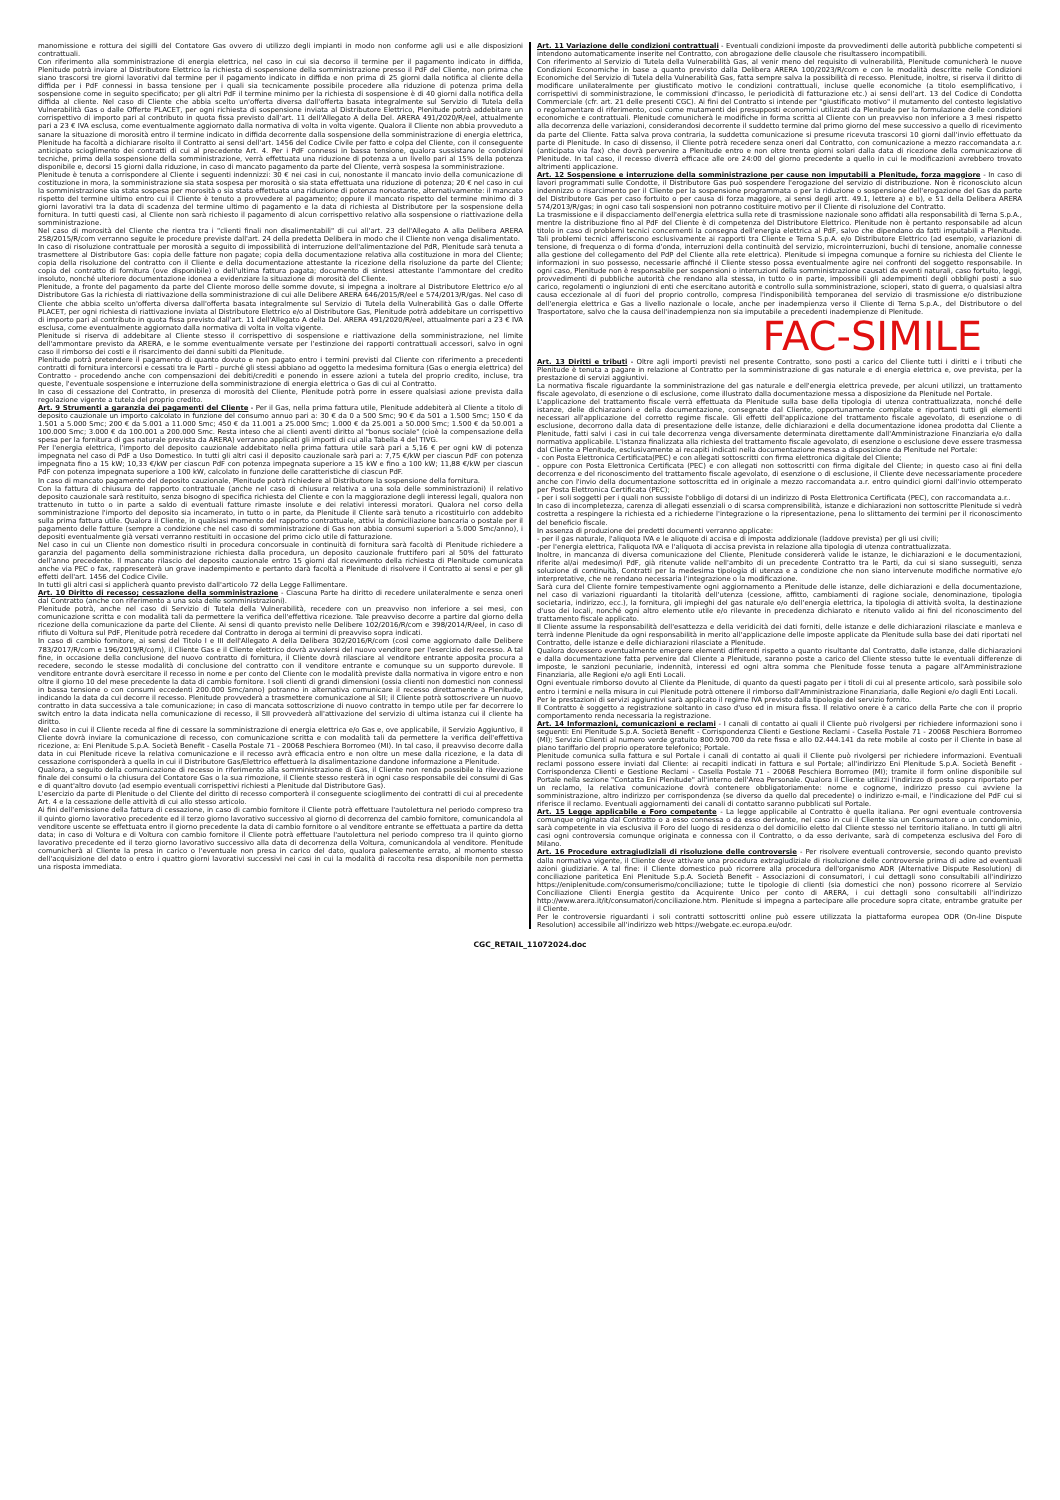manomissione e rottura dei sigilli del Contatore Gas ovvero di utilizzo degli impianti in modo non conforme agli usi e alle disposizioni contrattuali.
Con riferimento alla somministrazione di energia elettrica, nel caso in cui sia decorso il termine per il pagamento indicato in diffida, Plenitude potrà inviare al Distributore Elettrico la richiesta di sospensione della somministrazione presso il PdF del Cliente, non prima che siano trascorsi tre giorni lavorativi dal termine per il pagamento indicato in diffida e non prima di 25 giorni dalla notifica al cliente della diffida per i PdF connessi in bassa tensione per i quali sia tecnicamente possibile procedere alla riduzione di potenza prima della sospensione come in seguito specificato; per gli altri PdF il termine minimo per la richiesta di sospensione è di 40 giorni dalla notifica della diffida al cliente. Nel caso di Cliente che abbia scelto un'offerta diversa dall'offerta basata integralmente sul Servizio di Tutela della Vulnerabilità Gas o dalle Offerte PLACET, per ogni richiesta di sospensione inviata al Distributore Elettrico, Plenitude potrà addebitare un corrispettivo di importo pari al contributo in quota fissa previsto dall'art. 11 dell'Allegato A della Del. ARERA 491/2020/R/eel, attualmente pari a 23 € IVA esclusa, come eventualmente aggiornato dalla normativa di volta in volta vigente. Qualora il Cliente non abbia provveduto a sanare la situazione di morosità entro il termine indicato in diffida decorrente dalla sospensione della somministrazione di energia elettrica, Plenitude ha facoltà a dichiarare risolto il Contratto ai sensi dell'art. 1456 del Codice Civile per fatto e colpa del Cliente, con il conseguente anticipato scioglimento dei contratti di cui al precedente Art. 4. Per i PdF connessi in bassa tensione, qualora sussistano le condizioni tecniche, prima della sospensione della somministrazione, verrà effettuata una riduzione di potenza a un livello pari al 15% della potenza disponibile e, decorsi 15 giorni dalla riduzione, in caso di mancato pagamento da parte del Cliente, verrà sospesa la somministrazione.
Plenitude è tenuta a corrispondere al Cliente i seguenti indennizzi: 30 € nei casi in cui, nonostante il mancato invio della comunicazione di costituzione in mora, la somministrazione sia stata sospesa per morosità o sia stata effettuata una riduzione di potenza; 20 € nel caso in cui la somministrazione sia stata sospesa per morosità o sia stata effettuata una riduzione di potenza nonostante, alternativamente: il mancato rispetto del termine ultimo entro cui il Cliente è tenuto a provvedere al pagamento; oppure il mancato rispetto del termine minimo di 3 giorni lavorativi tra la data di scadenza del termine ultimo di pagamento e la data di richiesta al Distributore per la sospensione della fornitura. In tutti questi casi, al Cliente non sarà richiesto il pagamento di alcun corrispettivo relativo alla sospensione o riattivazione della somministrazione.
Nel caso di morosità del Cliente che rientra tra i "clienti finali non disalimentabili" di cui all'art. 23 dell'Allegato A alla Delibera ARERA 258/2015/R/com verranno seguite le procedure previste dall'art. 24 della predetta Delibera in modo che il Cliente non venga disalimentato.
In caso di risoluzione contrattuale per morosità a seguito di impossibilità di interruzione dell'alimentazione del PdR, Plenitude sarà tenuta a trasmettere al Distributore Gas: copia delle fatture non pagate; copia della documentazione relativa alla costituzione in mora del Cliente; copia della risoluzione del contratto con il Cliente e della documentazione attestante la ricezione della risoluzione da parte del Cliente; copia del contratto di fornitura (ove disponibile) o dell'ultima fattura pagata; documento di sintesi attestante l'ammontare del credito insoluto, nonché ulteriore documentazione idonea a evidenziare la situazione di morosità del Cliente.
Plenitude, a fronte del pagamento da parte del Cliente moroso delle somme dovute, si impegna a inoltrare al Distributore Elettrico e/o al Distributore Gas la richiesta di riattivazione della somministrazione di cui alle Delibere ARERA 646/2015/R/eel e 574/2013/R/gas. Nel caso di Cliente che abbia scelto un'offerta diversa dall'offerta basata integralmente sul Servizio di Tutela della Vulnerabilità Gas o dalle Offerte PLACET, per ogni richiesta di riattivazione inviata al Distributore Elettrico e/o al Distributore Gas, Plenitude potrà addebitare un corrispettivo di importo pari al contributo in quota fissa previsto dall'art. 11 dell'Allegato A della Del. ARERA 491/2020/R/eel, attualmente pari a 23 € IVA esclusa, come eventualmente aggiornato dalla normativa di volta in volta vigente.
Plenitude si riserva di addebitare al Cliente stesso il corrispettivo di sospensione e riattivazione della somministrazione, nel limite dell'ammontare previsto da ARERA, e le somme eventualmente versate per l'estinzione dei rapporti contrattuali accessori, salvo in ogni caso il rimborso dei costi e il risarcimento dei danni subiti da Plenitude.
Plenitude potrà pretendere il pagamento di quanto dovuto e non pagato entro i termini previsti dal Cliente con riferimento a precedenti contratti di fornitura intercorsi e cessati tra le Parti - purché gli stessi abbiano ad oggetto la medesima fornitura (Gas o energia elettrica) del Contratto - procedendo anche con compensazioni dei debiti/crediti e ponendo in essere azioni a tutela del proprio credito, incluse, tra queste, l'eventuale sospensione e interruzione della somministrazione di energia elettrica o Gas di cui al Contratto.
In caso di cessazione del Contratto, in presenza di morosità del Cliente, Plenitude potrà porre in essere qualsiasi azione prevista dalla regolazione vigente a tutela del proprio credito.
Art. 9 Strumenti a garanzia dei pagamenti del Cliente - Per il Gas, nella prima fattura utile, Plenitude addebiterà al Cliente a titolo di deposito cauzionale un importo calcolato in funzione del consumo annuo pari a: 30 € da 0 a 500 Smc; 90 € da 501 a 1.500 Smc; 150 € da 1.501 a 5.000 Smc; 200 € da 5.001 a 11.000 Smc; 450 € da 11.001 a 25.000 Smc; 1.000 € da 25.001 a 50.000 Smc; 1.500 € da 50.001 a 100.000 Smc; 3.000 € da 100.001 a 200.000 Smc. Resta inteso che ai clienti aventi diritto al "bonus sociale" (cioè la compensazione della spesa per la fornitura di gas naturale prevista da ARERA) verranno applicati gli importi di cui alla Tabella 4 del TIVG.
Per l'energia elettrica, l'importo del deposito cauzionale addebitato nella prima fattura utile sarà pari a 5,16 € per ogni kW di potenza impegnata nel caso di PdF a Uso Domestico. In tutti gli altri casi il deposito cauzionale sarà pari a: 7,75 €/kW per ciascun PdF con potenza impegnata fino a 15 kW; 10,33 €/kW per ciascun PdF con potenza impegnata superiore a 15 kW e fino a 100 kW; 11,88 €/kW per ciascun PdF con potenza impegnata superiore a 100 kW, calcolato in funzione delle caratteristiche di ciascun PdF.
In caso di mancato pagamento del deposito cauzionale, Plenitude potrà richiedere al Distributore la sospensione della fornitura.
Con la fattura di chiusura del rapporto contrattuale (anche nel caso di chiusura relativa a una sola delle somministrazioni) il relativo deposito cauzionale sarà restituito, senza bisogno di specifica richiesta del Cliente e con la maggiorazione degli interessi legali, qualora non trattenuto in tutto o in parte a saldo di eventuali fatture rimaste insolute e dei relativi interessi moratori. Qualora nel corso della somministrazione l'importo del deposito sia incamerato, in tutto o in parte, da Plenitude il Cliente sarà tenuto a ricostituirlo con addebito sulla prima fattura utile. Qualora il Cliente, in qualsiasi momento del rapporto contrattuale, attivi la domiciliazione bancaria o postale per il pagamento delle fatture (sempre a condizione che nel caso di somministrazione di Gas non abbia consumi superiori a 5.000 Smc/anno), i depositi eventualmente già versati verranno restituiti in occasione del primo ciclo utile di fatturazione.
Nel caso in cui un Cliente non domestico risulti in procedura concorsuale in continuità di fornitura sarà facoltà di Plenitude richiedere a garanzia del pagamento della somministrazione richiesta dalla procedura, un deposito cauzionale fruttifero pari al 50% del fatturato dell'anno precedente. Il mancato rilascio del deposito cauzionale entro 15 giorni dal ricevimento della richiesta di Plenitude comunicata anche via PEC o fax, rappresenterà un grave inadempimento e pertanto darà facoltà a Plenitude di risolvere il Contratto ai sensi e per gli effetti dell'art. 1456 del Codice Civile.
In tutti gli altri casi si applicherà quanto previsto dall'articolo 72 della Legge Fallimentare.
Art. 10 Diritto di recesso; cessazione della somministrazione - Ciascuna Parte ha diritto di recedere unilateralmente e senza oneri dal Contratto (anche con riferimento a una sola delle somministrazioni).
Plenitude potrà, anche nel caso di Servizio di Tutela della Vulnerabilità, recedere con un preavviso non inferiore a sei mesi, con comunicazione scritta e con modalità tali da permettere la verifica dell'effettiva ricezione. Tale preavviso decorre a partire dal giorno della ricezione della comunicazione da parte del Cliente. Ai sensi di quanto previsto nelle Delibere 102/2016/R/com e 398/2014/R/eel, in caso di rifiuto di Voltura sul PdF, Plenitude potrà recedere dal Contratto in deroga ai termini di preavviso sopra indicati.
In caso di cambio fornitore, ai sensi del Titolo I e III dell'Allegato A della Delibera 302/2016/R/com (così come aggiornato dalle Delibere 783/2017/R/com e 196/2019/R/com), il Cliente Gas e il Cliente elettrico dovrà avvalersi del nuovo venditore per l'esercizio del recesso. A tal fine, in occasione della conclusione del nuovo contratto di fornitura, il Cliente dovrà rilasciare al venditore entrante apposita procura a recedere, secondo le stesse modalità di conclusione del contratto con il venditore entrante e comunque su un supporto durevole. Il venditore entrante dovrà esercitare il recesso in nome e per conto del Cliente con le modalità previste dalla normativa in vigore entro e non oltre il giorno 10 del mese precedente la data di cambio fornitore. I soli clienti di grandi dimensioni (ossia clienti non domestici non connessi in bassa tensione o con consumi eccedenti 200.000 Smc/anno) potranno in alternativa comunicare il recesso direttamente a Plenitude, indicando la data da cui decorre il recesso. Plenitude provvederà a trasmettere comunicazione al SII; il Cliente potrà sottoscrivere un nuovo contratto in data successiva a tale comunicazione; in caso di mancata sottoscrizione di nuovo contratto in tempo utile per far decorrere lo switch entro la data indicata nella comunicazione di recesso, il SII provvederà all'attivazione del servizio di ultima istanza cui il cliente ha diritto.
Nel caso in cui il Cliente receda al fine di cessare la somministrazione di energia elettrica e/o Gas e, ove applicabile, il Servizio Aggiuntivo, il Cliente dovrà inviare la comunicazione di recesso, con comunicazione scritta e con modalità tali da permettere la verifica dell'effettiva ricezione, a: Eni Plenitude S.p.A. Società Benefit - Casella Postale 71 - 20068 Peschiera Borromeo (MI). In tal caso, il preavviso decorre dalla data in cui Plenitude riceve la relativa comunicazione e il recesso avrà efficacia entro e non oltre un mese dalla ricezione, e la data di cessazione corrisponderà a quella in cui il Distributore Gas/Elettrico effettuerà la disalimentazione dandone informazione a Plenitude.
Qualora, a seguito della comunicazione di recesso in riferimento alla somministrazione di Gas, il Cliente non renda possibile la rilevazione finale dei consumi o la chiusura del Contatore Gas o la sua rimozione, il Cliente stesso resterà in ogni caso responsabile dei consumi di Gas e di quant'altro dovuto (ad esempio eventuali corrispettivi richiesti a Plenitude dal Distributore Gas).
L'esercizio da parte di Plenitude o del Cliente del diritto di recesso comporterà il conseguente scioglimento dei contratti di cui al precedente Art. 4 e la cessazione delle attività di cui allo stesso articolo.
Ai fini dell'emissione della fattura di cessazione, in caso di cambio fornitore il Cliente potrà effettuare l'autolettura nel periodo compreso tra il quinto giorno lavorativo precedente ed il terzo giorno lavorativo successivo al giorno di decorrenza del cambio fornitore, comunicandola al venditore uscente se effettuata entro il giorno precedente la data di cambio fornitore o al venditore entrante se effettuata a partire da detta data; in caso di Voltura e di Voltura con cambio fornitore il Cliente potrà effettuare l'autolettura nel periodo compreso tra il quinto giorno lavorativo precedente ed il terzo giorno lavorativo successivo alla data di decorrenza della Voltura, comunicandola al venditore. Plenitude comunicherà al Cliente la presa in carico o l'eventuale non presa in carico del dato, qualora palesemente errato, al momento stesso dell'acquisizione del dato o entro i quattro giorni lavorativi successivi nei casi in cui la modalità di raccolta resa disponibile non permetta una risposta immediata.
Art. 11 Variazione delle condizioni contrattuali - Eventuali condizioni imposte da provvedimenti delle autorità pubbliche competenti si intendono automaticamente inserite nel Contratto, con abrogazione delle clausole che risultassero incompatibili.
Con riferimento al Servizio di Tutela della Vulnerabilità Gas, al venir meno del requisito di vulnerabilità, Plenitude comunicherà le nuove Condizioni Economiche in base a quanto previsto dalla Delibera ARERA 100/2023/R/com e con le modalità descritte nelle Condizioni Economiche del Servizio di Tutela della Vulnerabilità Gas, fatta sempre salva la possibilità di recesso. Plenitude, inoltre, si riserva il diritto di modificare unilateralmente per giustificato motivo le condizioni contrattuali, incluse quelle economiche (a titolo esemplificativo, i corrispettivi di somministrazione, le commissioni d'incasso, le periodicità di fatturazione etc.) ai sensi dell'art. 13 del Codice di Condotta Commerciale (cfr. art. 21 delle presenti CGC). Ai fini del Contratto si intende per "giustificato motivo" il mutamento del contesto legislativo o regolamentare di riferimento, così come mutamenti dei presupposti economici utilizzati da Plenitude per la formulazione delle condizioni economiche e contrattuali. Plenitude comunicherà le modifiche in forma scritta al Cliente con un preavviso non inferiore a 3 mesi rispetto alla decorrenza delle variazioni, considerandosi decorrente il suddetto termine dal primo giorno del mese successivo a quello di ricevimento da parte del Cliente. Fatta salva prova contraria, la suddetta comunicazione si presume ricevuta trascorsi 10 giorni dall'invio effettuato da parte di Plenitude. In caso di dissenso, il Cliente potrà recedere senza oneri dal Contratto, con comunicazione a mezzo raccomandata a.r. (anticipata via fax) che dovrà pervenire a Plenitude entro e non oltre trenta giorni solari dalla data di ricezione della comunicazione di Plenitude. In tal caso, il recesso diverrà efficace alle ore 24:00 del giorno precedente a quello in cui le modificazioni avrebbero trovato altrimenti applicazione.
Art. 12 Sospensione e interruzione della somministrazione per cause non imputabili a Plenitude, forza maggiore - In caso di lavori programmati sulle Condotte, il Distributore Gas può sospendere l'erogazione del servizio di distribuzione. Non è riconosciuto alcun indennizzo o risarcimento per il Cliente per la sospensione programmata o per la riduzione o sospensione dell'erogazione del Gas da parte del Distributore Gas per caso fortuito o per causa di forza maggiore, ai sensi degli artt. 49.1, lettere a) e b), e 51 della Delibera ARERA 574/2013/R/gas; in ogni caso tali sospensioni non potranno costituire motivo per il Cliente di risoluzione del Contratto.
La trasmissione e il dispacciamento dell'energia elettrica sulla rete di trasmissione nazionale sono affidati alla responsabilità di Terna S.p.A., mentre la distribuzione fino al PdF del Cliente è di competenza del Distributore Elettrico. Plenitude non è pertanto responsabile ad alcun titolo in caso di problemi tecnici concernenti la consegna dell'energia elettrica al PdF, salvo che dipendano da fatti imputabili a Plenitude. Tali problemi tecnici afferiscono esclusivamente ai rapporti tra Cliente e Terna S.p.A. e/o Distributore Elettrico (ad esempio, variazioni di tensione, di frequenza o di forma d'onda, interruzioni della continuità del servizio, microinterruzioni, buchi di tensione, anomalie connesse alla gestione del collegamento del PdP del Cliente alla rete elettrica). Plenitude si impegna comunque a fornire su richiesta del Cliente le informazioni in suo possesso, necessarie affinché il Cliente stesso possa eventualmente agire nei confronti del soggetto responsabile. In ogni caso, Plenitude non è responsabile per sospensioni o interruzioni della somministrazione causati da eventi naturali, caso fortuito, leggi, provvedimenti di pubbliche autorità che rendano alla stessa, in tutto o in parte, impossibili gli adempimenti degli obblighi posti a suo carico, regolamenti o ingiunzioni di enti che esercitano autorità e controllo sulla somministrazione, scioperi, stato di guerra, o qualsiasi altra causa eccezionale al di fuori del proprio controllo, compresa l'indisponibilità temporanea del servizio di trasmissione e/o distribuzione dell'energia elettrica e Gas a livello nazionale o locale, anche per inadempienza verso il Cliente di Terna S.p.A., del Distributore o del Trasportatore, salvo che la causa dell'inadempienza non sia imputabile a precedenti inadempienze di Plenitude.
FAC-SIMILE
Art. 13 Diritti e tributi - Oltre agli importi previsti nel presente Contratto, sono posti a carico del Cliente tutti i diritti e i tributi che Plenitude è tenuta a pagare in relazione al Contratto per la somministrazione di gas naturale e di energia elettrica e, ove prevista, per la prestazione di servizi aggiuntivi.
La normativa fiscale riguardante la somministrazione del gas naturale e dell'energia elettrica prevede, per alcuni utilizzi, un trattamento fiscale agevolato, di esenzione o di esclusione, come illustrato dalla documentazione messa a disposizione da Plenitude nel Portale.
L'applicazione del trattamento fiscale verrà effettuata da Plenitude sulla base della tipologia di utenza contrattualizzata, nonché delle istanze, delle dichiarazioni e della documentazione, consegnate dal Cliente, opportunamente compilate e riportanti tutti gli elementi necessari all'applicazione del corretto regime fiscale. Gli effetti dell'applicazione del trattamento fiscale agevolato, di esenzione o di esclusione, decorrono dalla data di presentazione delle istanze, delle dichiarazioni e della documentazione idonea prodotta dal Cliente a Plenitude, fatti salvi i casi in cui tale decorrenza venga diversamente determinata direttamente dall'Amministrazione Finanziaria e/o dalla normativa applicabile. L'istanza finalizzata alla richiesta del trattamento fiscale agevolato, di esenzione o esclusione deve essere trasmessa dal Cliente a Plenitude, esclusivamente ai recapiti indicati nella documentazione messa a disposizione da Plenitude nel Portale:
- con Posta Elettronica Certificata(PEC) e con allegati sottoscritti con firma elettronica digitale del Cliente;
- oppure con Posta Elettronica Certificata (PEC) e con allegati non sottoscritti con firma digitale del Cliente; in questo caso ai fini della decorrenza e del riconoscimento del trattamento fiscale agevolato, di esenzione o di esclusione, il Cliente deve necessariamente procedere anche con l'invio della documentazione sottoscritta ed in originale a mezzo raccomandata a.r. entro quindici giorni dall'invio ottemperato per Posta Elettronica Certificata (PEC);
- per i soli soggetti per i quali non sussiste l'obbligo di dotarsi di un indirizzo di Posta Elettronica Certificata (PEC), con raccomandata a.r..
In caso di incompletezza, carenza di allegati essenziali o di scarsa comprensibilità, istanze e dichiarazioni non sottoscritte Plenitude si vedrà costretta a respingere la richiesta ed a richiederne l'integrazione o la ripresentazione, pena lo slittamento dei termini per il riconoscimento del beneficio fiscale.
In assenza di produzione dei predetti documenti verranno applicate:
- per il gas naturale, l'aliquota IVA e le aliquote di accisa e di imposta addizionale (laddove prevista) per gli usi civili;
-per l'energia elettrica, l'aliquota IVA e l'aliquota di accisa prevista in relazione alla tipologia di utenza contrattualizzata.
Inoltre, in mancanza di diversa comunicazione del Cliente, Plenitude considererà valide le istanze, le dichiarazioni e le documentazioni, riferite al/ai medesimo/i PdF, già ritenute valide nell'ambito di un precedente Contratto tra le Parti, da cui si siano susseguiti, senza soluzione di continuità, Contratti per la medesima tipologia di utenza e a condizione che non siano intervenute modifiche normative e/o interpretative, che ne rendano necessaria l'integrazione o la modificazione.
Sarà cura del Cliente fornire tempestivamente ogni aggiornamento a Plenitude delle istanze, delle dichiarazioni e della documentazione, nel caso di variazioni riguardanti la titolarità dell'utenza (cessione, affitto, cambiamenti di ragione sociale, denominazione, tipologia societaria, indirizzo, ecc.), la fornitura, gli impieghi del gas naturale e/o dell'energia elettrica, la tipologia di attività svolta, la destinazione d'uso dei locali, nonché ogni altro elemento utile e/o rilevante in precedenza dichiarato e ritenuto valido ai fini del riconoscimento del trattamento fiscale applicato.
Il Cliente assume la responsabilità dell'esattezza e della veridicità dei dati forniti, delle istanze e delle dichiarazioni rilasciate e manleva e terrà indenne Plenitude da ogni responsabilità in merito all'applicazione delle imposte applicate da Plenitude sulla base dei dati riportati nel Contratto, delle istanze e delle dichiarazioni rilasciate a Plenitude.
Qualora dovessero eventualmente emergere elementi differenti rispetto a quanto risultante dal Contratto, dalle istanze, dalle dichiarazioni e dalla documentazione fatta pervenire dal Cliente a Plenitude, saranno poste a carico del Cliente stesso tutte le eventuali differenze di imposte, le sanzioni pecuniarie, indennità, interessi ed ogni altra somma che Plenitude fosse tenuta a pagare all'Amministrazione Finanziaria, alle Regioni e/o agli Enti Locali.
Ogni eventuale rimborso dovuto al Cliente da Plenitude, di quanto da questi pagato per i titoli di cui al presente articolo, sarà possibile solo entro i termini e nella misura in cui Plenitude potrà ottenere il rimborso dall'Amministrazione Finanziaria, dalle Regioni e/o dagli Enti Locali.
Per le prestazioni di servizi aggiuntivi sarà applicato il regime IVA previsto dalla tipologia del servizio fornito.
Il Contratto è soggetto a registrazione soltanto in caso d'uso ed in misura fissa. Il relativo onere è a carico della Parte che con il proprio comportamento renda necessaria la registrazione.
Art. 14 Informazioni, comunicazioni e reclami - I canali di contatto ai quali il Cliente può rivolgersi per richiedere informazioni sono i seguenti: Eni Plenitude S.p.A. Società Benefit - Corrispondenza Clienti e Gestione Reclami - Casella Postale 71 - 20068 Peschiera Borromeo (MI); Servizio Clienti al numero verde gratuito 800.900.700 da rete fissa e allo 02.444.141 da rete mobile al costo per il Cliente in base al piano tariffario del proprio operatore telefonico; Portale.
Plenitude comunica sulla fattura e sul Portale i canali di contatto ai quali il Cliente può rivolgersi per richiedere informazioni. Eventuali reclami possono essere inviati dal Cliente: ai recapiti indicati in fattura e sul Portale; all'indirizzo Eni Plenitude S.p.A. Società Benefit - Corrispondenza Clienti e Gestione Reclami - Casella Postale 71 - 20068 Peschiera Borromeo (MI); tramite il form online disponibile sul Portale nella sezione "Contatta Eni Plenitude" all'interno dell'Area Personale. Qualora il Cliente utilizzi l'indirizzo di posta sopra riportato per un reclamo, la relativa comunicazione dovrà contenere obbligatoriamente: nome e cognome, indirizzo presso cui avviene la somministrazione, altro indirizzo per corrispondenza (se diverso da quello dal precedente) o indirizzo e-mail, e l'indicazione del PdF cui si riferisce il reclamo. Eventuali aggiornamenti dei canali di contatto saranno pubblicati sul Portale.
Art. 15 Legge applicabile e Foro competente - La legge applicabile al Contratto è quella italiana. Per ogni eventuale controversia comunque originata dal Contratto o a esso connessa o da esso derivante, nel caso in cui il Cliente sia un Consumatore o un condominio, sarà competente in via esclusiva il Foro del luogo di residenza o del domicilio eletto dal Cliente stesso nel territorio italiano. In tutti gli altri casi ogni controversia comunque originata e connessa con il Contratto, o da esso derivante, sarà di competenza esclusiva del Foro di Milano.
Art. 16 Procedure extragiudiziali di risoluzione delle controversie - Per risolvere eventuali controversie, secondo quanto previsto dalla normativa vigente, il Cliente deve attivare una procedura extragiudiziale di risoluzione delle controversie prima di adire ad eventuali azioni giudiziarie. A tal fine: il Cliente domestico può ricorrere alla procedura dell'organismo ADR (Alternative Dispute Resolution) di conciliazione paritetica Eni Plenitude S.p.A. Società Benefit - Associazioni di consumatori, i cui dettagli sono consultabili all'indirizzo https://eniplenitude.com/consumerismo/conciliazione; tutte le tipologie di clienti (sia domestici che non) possono ricorrere al Servizio Conciliazione Clienti Energia gestito da Acquirente Unico per conto di ARERA, i cui dettagli sono consultabili all'indirizzo http://www.arera.it/it/consumatori/conciliazione.htm. Plenitude si impegna a partecipare alle procedure sopra citate, entrambe gratuite per il Cliente.
Per le controversie riguardanti i soli contratti sottoscritti online può essere utilizzata la piattaforma europea ODR (On-line Dispute Resolution) accessibile all'indirizzo web https://webgate.ec.europa.eu/odr.
CGC_RETAIL_11072024.doc